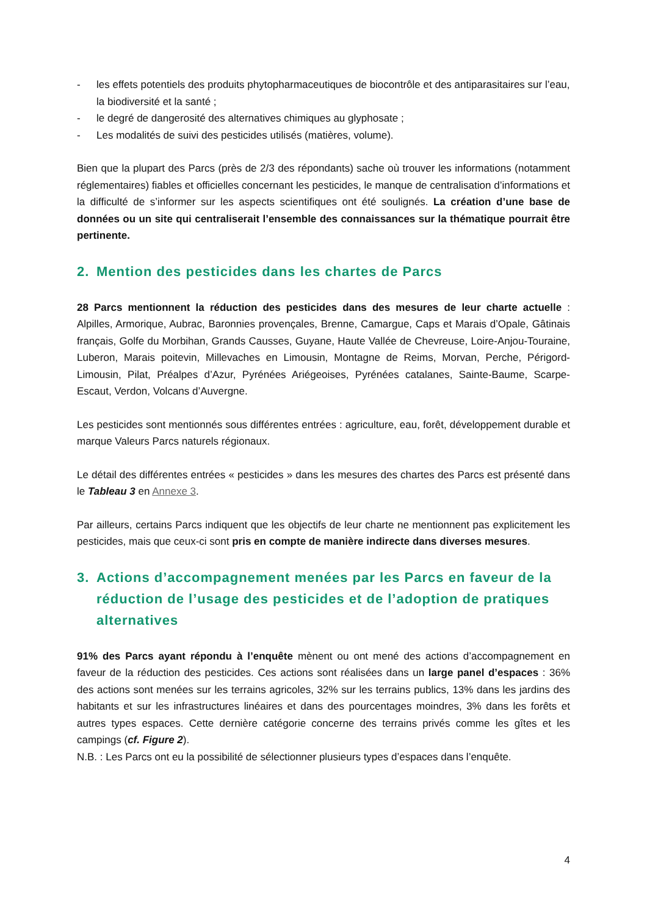- les effets potentiels des produits phytopharmaceutiques de biocontrôle et des antiparasitaires sur l’eau, la biodiversité et la santé ;
- le degré de dangerosité des alternatives chimiques au glyphosate ;
- Les modalités de suivi des pesticides utilisés (matières, volume).
Bien que la plupart des Parcs (près de 2/3 des répondants) sache où trouver les informations (notamment réglementaires) fiables et officielles concernant les pesticides, le manque de centralisation d’informations et la difficulté de s’informer sur les aspects scientifiques ont été soulignés. La création d’une base de données ou un site qui centraliserait l’ensemble des connaissances sur la thématique pourrait être pertinente.
2. Mention des pesticides dans les chartes de Parcs
28 Parcs mentionnent la réduction des pesticides dans des mesures de leur charte actuelle : Alpilles, Armorique, Aubrac, Baronnies provençales, Brenne, Camargue, Caps et Marais d’Opale, Gâtinais français, Golfe du Morbihan, Grands Causses, Guyane, Haute Vallée de Chevreuse, Loire-Anjou-Touraine, Luberon, Marais poitevin, Millevaches en Limousin, Montagne de Reims, Morvan, Perche, Périgord-Limousin, Pilat, Préalpes d’Azur, Pyrénées Ariégeoises, Pyrénées catalanes, Sainte-Baume, Scarpe-Escaut, Verdon, Volcans d’Auvergne.
Les pesticides sont mentionnés sous différentes entrées : agriculture, eau, forêt, développement durable et marque Valeurs Parcs naturels régionaux.
Le détail des différentes entrées « pesticides » dans les mesures des chartes des Parcs est présenté dans le Tableau 3 en Annexe 3.
Par ailleurs, certains Parcs indiquent que les objectifs de leur charte ne mentionnent pas explicitement les pesticides, mais que ceux-ci sont pris en compte de manière indirecte dans diverses mesures.
3. Actions d’accompagnement menées par les Parcs en faveur de la réduction de l’usage des pesticides et de l’adoption de pratiques alternatives
91% des Parcs ayant répondu à l’enquête mènent ou ont mené des actions d’accompagnement en faveur de la réduction des pesticides. Ces actions sont réalisées dans un large panel d’espaces : 36% des actions sont menées sur les terrains agricoles, 32% sur les terrains publics, 13% dans les jardins des habitants et sur les infrastructures linéaires et dans des pourcentages moindres, 3% dans les forêts et autres types espaces. Cette dernière catégorie concerne des terrains privés comme les gîtes et les campings (cf. Figure 2).
N.B. : Les Parcs ont eu la possibilité de sélectionner plusieurs types d’espaces dans l’enquête.
4